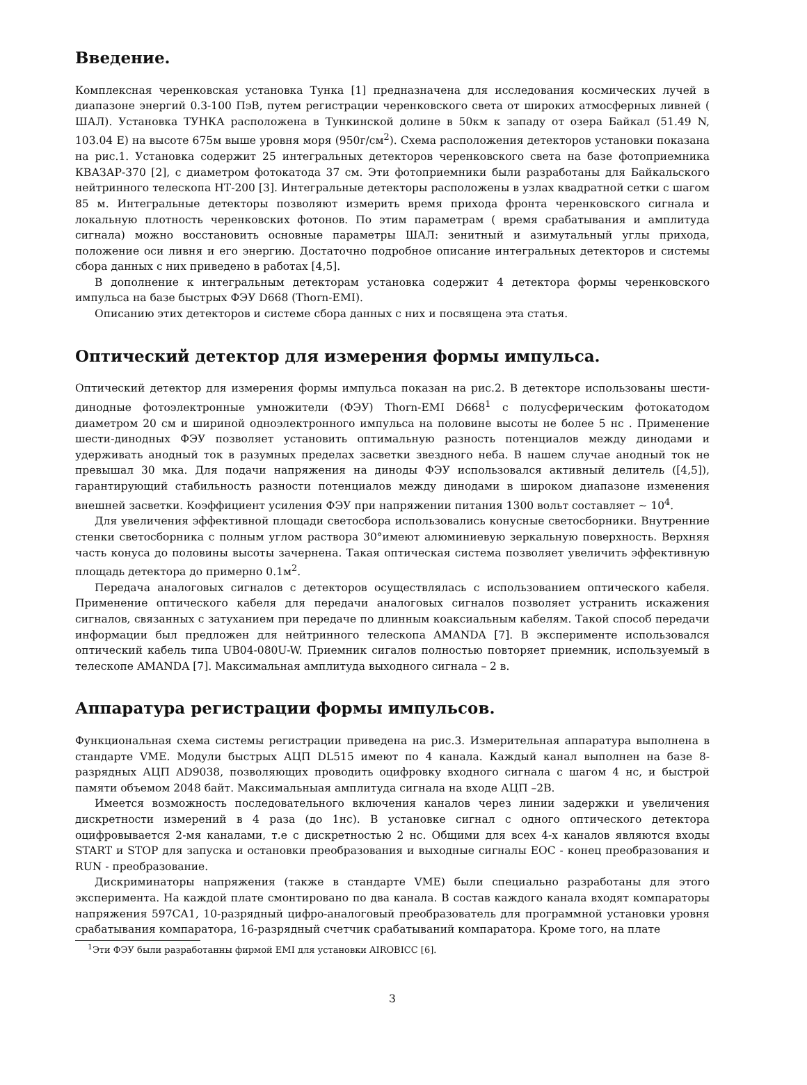Введение.
Комплексная черенковская установка Тунка [1] предназначена для исследования космических лучей в диапазоне энергий 0.3-100 ПэВ, путем регистрации черенковского света от широких атмосферных ливней ( ШАЛ). Установка ТУНКА расположена в Тункинской долине в 50км к западу от озера Байкал (51.49 N, 103.04 E) на высоте 675м выше уровня моря (950г/см<sup>2</sup>). Схема расположения детекторов установки показана на рис.1. Установка содержит 25 интегральных детекторов черенковского света на базе фотоприемника КВАЗАР-370 [2], с диаметром фотокатода 37 см. Эти фотоприемники были разработаны для Байкальского нейтринного телескопа НТ-200 [3]. Интегральные детекторы расположены в узлах квадратной сетки с шагом 85 м. Интегральные детекторы позволяют измерить время прихода фронта черенковского сигнала и локальную плотность черенковских фотонов. По этим параметрам ( время срабатывания и амплитуда сигнала) можно восстановить основные параметры ШАЛ: зенитный и азимутальный углы прихода, положение оси ливня и его энергию. Достаточно подробное описание интегральных детекторов и системы сбора данных с них приведено в работах [4,5].
В дополнение к интегральным детекторам установка содержит 4 детектора формы черенковского импульса на базе быстрых ФЭУ D668 (Thorn-EMI).
Описанию этих детекторов и системе сбора данных с них и посвящена эта статья.
Оптический детектор для измерения формы импульса.
Оптический детектор для измерения формы импульса показан на рис.2. В детекторе использованы шести-динодные фотоэлектронные умножители (ФЭУ) Thorn-EMI D668<sup>1</sup> с полусферическим фотокатодом диаметром 20 см и шириной одноэлектронного импульса на половине высоты не более 5 нс . Применение шести-динодных ФЭУ позволяет установить оптимальную разность потенциалов между динодами и удерживать анодный ток в разумных пределах засветки звездного неба. В нашем случае анодный ток не превышал 30 мка. Для подачи напряжения на диноды ФЭУ использовался активный делитель ([4,5]), гарантирующий стабильность разности потенциалов между динодами в широком диапазоне изменения внешней засветки. Коэффициент усиления ФЭУ при напряжении питания 1300 вольт составляет ∼ 10<sup>4</sup>.
Для увеличения эффективной площади светосбора использовались конусные светосборники. Внутренние стенки светосборника с полным углом раствора 30°имеют алюминиевую зеркальную поверхность. Верхняя часть конуса до половины высоты зачернена. Такая оптическая система позволяет увеличить эффективную площадь детектора до примерно 0.1м<sup>2</sup>.
Передача аналоговых сигналов с детекторов осуществлялась с использованием оптического кабеля. Применение оптического кабеля для передачи аналоговых сигналов позволяет устранить искажения сигналов, связанных с затуханием при передаче по длинным коаксиальным кабелям. Такой способ передачи информации был предложен для нейтринного телескопа AMANDA [7]. В эксперименте использовался оптический кабель типа UB04-080U-W. Приемник сигалов полностью повторяет приемник, используемый в телескопе AMANDA [7]. Максимальная амплитуда выходного сигнала – 2 в.
Аппаратура регистрации формы импульсов.
Функциональная схема системы регистрации приведена на рис.3. Измерительная аппаратура выполнена в стандарте VME. Модули быстрых АЦП DL515 имеют по 4 канала. Каждый канал выполнен на базе 8-разрядных АЦП AD9038, позволяющих проводить оцифровку входного сигнала с шагом 4 нс, и быстрой памяти объемом 2048 байт. Максимальныая амплитуда сигнала на входе АЦП –2В.
Имеется возможность последовательного включения каналов через линии задержки и увеличения дискретности измерений в 4 раза (до 1нс). В установке сигнал с одного оптического детектора оцифровывается 2-мя каналами, т.е с дискретностью 2 нс. Общими для всех 4-х каналов являются входы START и STOP для запуска и остановки преобразования и выходные сигналы EOC - конец преобразования и RUN - преобразование.
Дискриминаторы напряжения (также в стандарте VME) были специально разработаны для этого эксперимента. На каждой плате смонтировано по два канала. В состав каждого канала входят компараторы напряжения 597СА1, 10-разрядный цифро-аналоговый преобразователь для программной установки уровня срабатывания компаратора, 16-разрядный счетчик срабатываний компаратора. Кроме того, на плате
<sup>1</sup> Эти ФЭУ были разработанны фирмой EMI для установки AIROBICC [6].
3